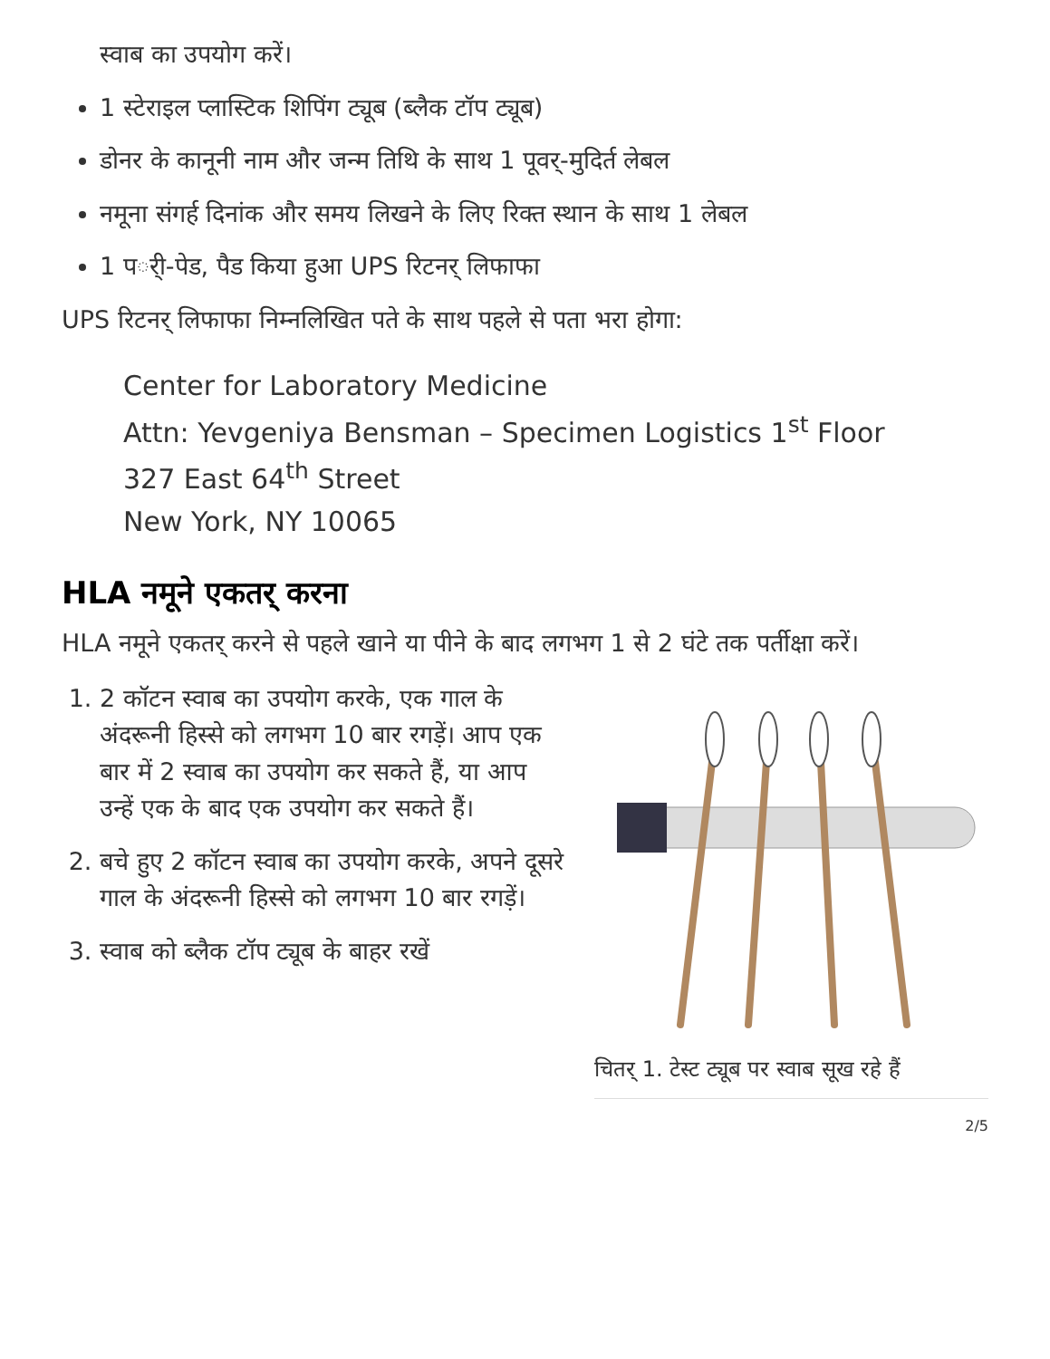स्वाब का उपयोग करें।
1 स्टेराइल प्लास्टिक शिपिंग ट्यूब (ब्लैक टॉप ट्यूब)
डोनर के कानूनी नाम और जन्म तिथि के साथ 1 पूवर्-मुदिर्त लेबल
नमूना संगर्ह दिनांक और समय लिखने के लिए रिक्त स्थान के साथ 1 लेबल
1 पर्ी-पेड, पैड किया हुआ UPS रिटनर् लिफाफा
UPS रिटनर् लिफाफा निम्नलिखित पते के साथ पहले से पता भरा होगा:
Center for Laboratory Medicine
Attn: Yevgeniya Bensman – Specimen Logistics 1<sup>st</sup> Floor
327 East 64<sup>th</sup> Street
New York, NY 10065
HLA नमूने एकतर् करना
HLA नमूने एकतर् करने से पहले खाने या पीने के बाद लगभग 1 से 2 घंटे तक पर्तीक्षा करें।
1. 2 कॉटन स्वाब का उपयोग करके, एक गाल के अंदरूनी हिस्से को लगभग 10 बार रगड़ें। आप एक बार में 2 स्वाब का उपयोग कर सकते हैं, या आप उन्हें एक के बाद एक उपयोग कर सकते हैं।
2. बचे हुए 2 कॉटन स्वाब का उपयोग करके, अपने दूसरे गाल के अंदरूनी हिस्से को लगभग 10 बार रगड़ें।
3. स्वाब को ब्लैक टॉप ट्यूब के बाहर रखें
चितर् 1. टेस्ट ट्यूब पर स्वाब सूख रहे हैं
2/5